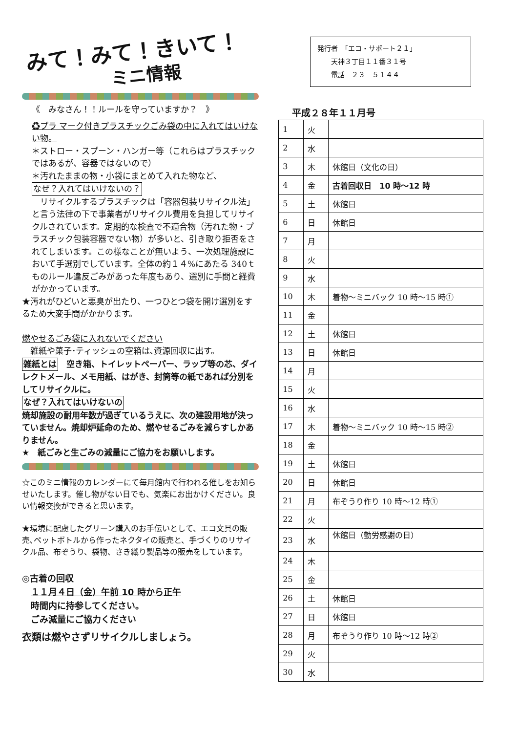みて！みて！きいて！
ミニ情報
《　みなさん！！ルールを守っていますか？　》
♻プラ マーク付きプラスチックごみ袋の中に入れてはいけない物。
＊ストロー・スプーン・ハンガー等（これらはプラスチックではあるが、容器ではないので）
＊汚れたままの物・小袋にまとめて入れた物など、
なぜ？入れてはいけないの？
　リサイクルするプラスチックは「容器包装リサイクル法」と言う法律の下で事業者がリサイクル費用を負担してリサイクルされています。定期的な検査で不適合物（汚れた物・プラスチック包装容器でない物）が多いと、引き取り拒否をされてしまいます。この様なことが無いよう、一次処理施設において手選別でしています。全体の約１４%にあたる 340ｔものルール違反ごみがあった年度もあり、選別に手間と経費がかかっています。
★汚れがひどいと悪臭が出たり、一つひとつ袋を開け選別をするため大変手間がかかります。
燃やせるごみ袋に入れないでください
　雑紙や菓子･ティッシュの空箱は､資源回収に出す。
雑紙とは　空き箱、トイレットペーパー、ラップ等の芯、ダイレクトメール、メモ用紙、はがき、封筒等の紙であれば分別をしてリサイクルに。
なぜ？入れてはいけないの
焼却施設の耐用年数が過ぎているうえに、次の建設用地が決っていません。焼却炉延命のため、燃やせるごみを減らすしかありません。
★　紙ごみと生ごみの減量にご協力をお願いします。
☆このミニ情報のカレンダーにて毎月館内で行われる催しをお知らせいたします。催し物がない日でも、気楽にお出かけください。良い情報交換ができると思います。
★環境に配慮したグリーン購入のお手伝いとして、エコ文具の販売､ペットボトルから作ったネクタイの販売と、手づくりのリサイクル品、布ぞうり、袋物、さき織り製品等の販売をしています。
◎古着の回収
　１１月４日（金）午前 10 時から正午
　時間内に持参してください。
　ごみ減量にご協力ください
衣類は燃やさずリサイクルしましょう。
発行者　「エコ・サポート２１」
　　天神３丁目１１番３１号
　　電話　２３－５１４４
平成２８年１１月号
| 1 | 火 | |
| 2 | 水 | |
| 3 | 木 | 休館日（文化の日） |
| 4 | 金 | 古着回収日 10 時～12 時 |
| 5 | 土 | 休館日 |
| 6 | 日 | 休館日 |
| 7 | 月 | |
| 8 | 火 | |
| 9 | 水 | |
| 10 | 木 | 着物～ミニバック 10 時～15 時① |
| 11 | 金 | |
| 12 | 土 | 休館日 |
| 13 | 日 | 休館日 |
| 14 | 月 | |
| 15 | 火 | |
| 16 | 水 | |
| 17 | 木 | 着物～ミニバック 10 時～15 時② |
| 18 | 金 | |
| 19 | 土 | 休館日 |
| 20 | 日 | 休館日 |
| 21 | 月 | 布ぞうり作り 10 時～12 時① |
| 22 | 火 | |
| 23 | 水 | 休館日（勤労感謝の日） |
| 24 | 木 | |
| 25 | 金 | |
| 26 | 土 | 休館日 |
| 27 | 日 | 休館日 |
| 28 | 月 | 布ぞうり作り 10 時～12 時② |
| 29 | 火 | |
| 30 | 水 | |